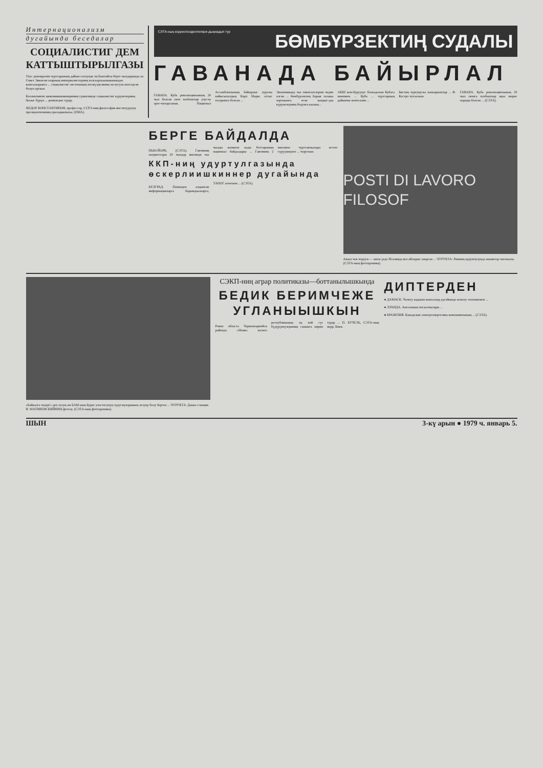Интернационализм
дугайында беседалар
СОЦИАЛИСТИГ ДЕМ КАТТЫШТЫРЫЛГАЗЫ
Улус демократия чурттарының дайын соолунде эң баштайгы берге чылдарында-ла Совет Эвилели оларның империалистерниң холгаарлааашкынындан камгалаарынга ... социалистиг системаның хогжүлдезиниң эң чугула негелдези болуп арткан.
Коллективтиг кижениишкиннериниң түңнелинде социалистиг күрүнелерниң бызыг бүрүн ... демиледеп турар.
ФЕДОР КОНСТАНТИНОВ, профессор, ССРЭ-ниң философия институдунуң президентизиниң ораладыкчызы. (ПМА).
СЭТА-ның корреспондентилери дыңнадып тур БӨМБҮРЗЕКТИҢ СУДАЛЫ
ГАВАНАДА БАЙЫРЛАЛ
ГАВАНА. Куба революциязының 20 чыл болган оюн холбаштыр улусчу эрге-чагырганың Национал Ассамблеязының байырлыг хуралы найысылалдың Карл Маркс аттыг театрынга болган ...
Экономикада чаа тиилелгелерни чедип алган ... бөмбүрзектиң барык талакы чартыынга өске кандыг-даа күрүнелерниң бодунга кызыы...
АКШ кем-буруулуг блокадазын Кубага мөөшкен ... Куба ... чурттарның дайынчы хемчээлин ...
Бистиң чуртувуска хамаарыштыр ... Ф. Кастро чугаалаан.
ГАВАНА. Куба революциязының 20 чыл оюнга холбаштыр аңаа шериг парады болган ... (СЭТА).
БЕРГЕ БАЙДАЛДА
НЬЮ-ЙОРК, (СЭТА). Гаитиниң патриоттары 20 чылдар иштинде чаа чылды кошкеле кады боттарының национал байдалдары ... Гаитиниң 2 миллион чурттакчылары истеп-сүрүүшкүнге ... чоруткан.
ККП-ниң удуртулгазында өскерлиишкиннер дугайында
БЕЛГРАД. Пекинден алдынган информацияларга барымдаалаарга, ТАНОГ агентизи ... (СЭТА).
POSTI DI LAVORO FILOSOF
Ажыл чок чоруун — амгы үеде Италияда кол айтырыг апарган ... ЧУРУКТА: Римниң кудумчузунда аныяктар чыскаалы. (СЭТА-ның фотохроника).
«Байкалга чедер!» деп лозуң ам БАМ-ның Бурят участогунуң тудугжуларының лозуңу болу берген ... ЧУРУКТА: Даван станция. В. МАТВИЕВСКИЙНИҢ фотозу. (СЭТА-ның фотохроника).
СЭКП-ниң аграр политиказы—боттанылышкында
БЕДИК БЕРИМЧЕЖЕ УГЛАНЫЫШКЫН
Ровен областа Червоноармейск районда «Маяк» колхоз республиканың эң хөй сүт бүдүрүкчүлериниң санынга кирип турар ... П. БУЧЕЛЬ, СЭТА-ның корр. Киев.
ДИПТЕРДЕН
● ДАМАСК. Чоокту кадыын камгалаар дугайында хооплу тоолевизиле ...
● ЛУАНДА. Анголаның чогаалчылары ...
● БРАЗИЛИЯ. Канадазын электроэнергетика компаниязының ... (СЭТА).
ШЫН 3-кү арын ● 1979 ч. январь 5.